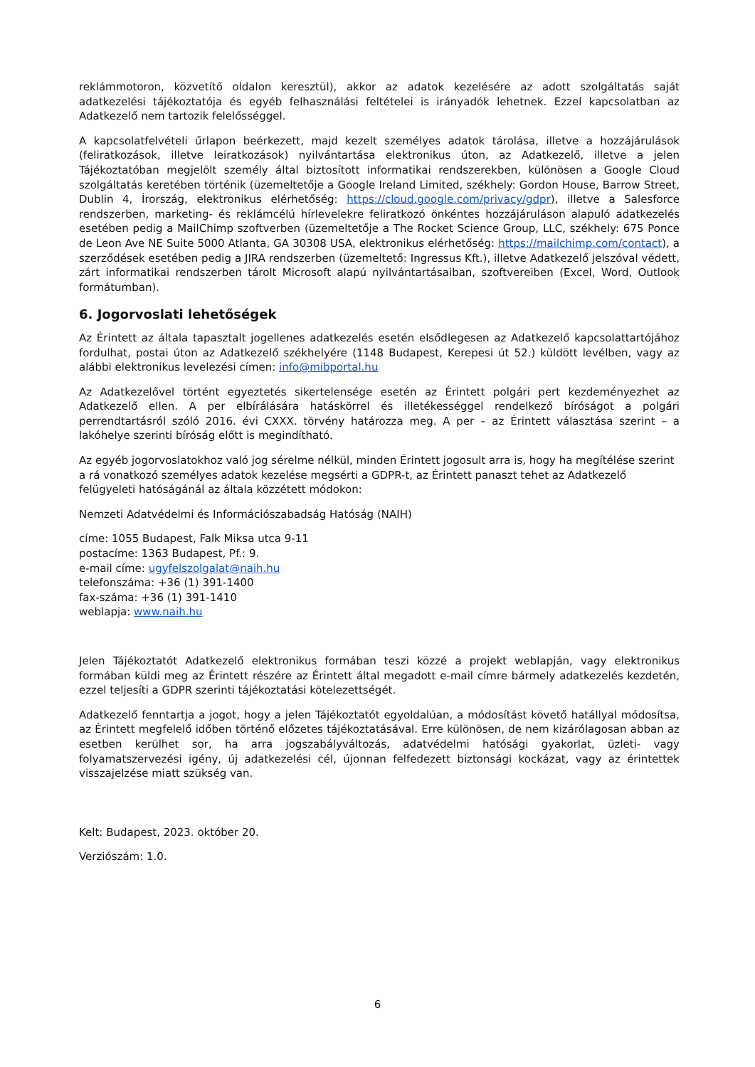reklámmotoron, közvetítő oldalon keresztül), akkor az adatok kezelésére az adott szolgáltatás saját adatkezelési tájékoztatója és egyéb felhasználási feltételei is irányadók lehetnek. Ezzel kapcsolatban az Adatkezelő nem tartozik felelősséggel.
A kapcsolatfelvételi űrlapon beérkezett, majd kezelt személyes adatok tárolása, illetve a hozzájárulások (feliratkozások, illetve leiratkozások) nyilvántartása elektronikus úton, az Adatkezelő, illetve a jelen Tájékoztatóban megjelölt személy által biztosított informatikai rendszerekben, különösen a Google Cloud szolgáltatás keretében történik (üzemeltetője a Google Ireland Limited, székhely: Gordon House, Barrow Street, Dublin 4, Írország, elektronikus elérhetőség: https://cloud.google.com/privacy/gdpr), illetve a Salesforce rendszerben, marketing- és reklámcélú hírlevelekre feliratkozó önkéntes hozzájáruláson alapuló adatkezelés esetében pedig a MailChimp szoftverben (üzemeltetője a The Rocket Science Group, LLC, székhely: 675 Ponce de Leon Ave NE Suite 5000 Atlanta, GA 30308 USA, elektronikus elérhetőség: https://mailchimp.com/contact), a szerződések esetében pedig a JIRA rendszerben (üzemeltető: Ingressus Kft.), illetve Adatkezelő jelszóval védett, zárt informatikai rendszerben tárolt Microsoft alapú nyilvántartásaiban, szoftvereiben (Excel, Word, Outlook formátumban).
6. Jogorvoslati lehetőségek
Az Érintett az általa tapasztalt jogellenes adatkezelés esetén elsődlegesen az Adatkezelő kapcsolattartójához fordulhat, postai úton az Adatkezelő székhelyére (1148 Budapest, Kerepesi út 52.) küldött levélben, vagy az alábbi elektronikus levelezési címen: info@mibportal.hu
Az Adatkezelővel történt egyeztetés sikertelensége esetén az Érintett polgári pert kezdeményezhet az Adatkezelő ellen. A per elbírálására hatáskörrel és illetékességgel rendelkező bíróságot a polgári perrendtartásról szóló 2016. évi CXXX. törvény határozza meg. A per – az Érintett választása szerint – a lakóhelye szerinti bíróság előtt is megindítható.
Az egyéb jogorvoslatokhoz való jog sérelme nélkül, minden Érintett jogosult arra is, hogy ha megítélése szerint a rá vonatkozó személyes adatok kezelése megsérti a GDPR-t, az Érintett panaszt tehet az Adatkezelő felügyeleti hatóságánál az általa közzétett módokon:
Nemzeti Adatvédelmi és Információszabadság Hatóság (NAIH)
címe: 1055 Budapest, Falk Miksa utca 9-11
postacíme: 1363 Budapest, Pf.: 9.
e-mail címe: ugyfelszolgalat@naih.hu
telefonszáma: +36 (1) 391-1400
fax-száma: +36 (1) 391-1410
weblapja: www.naih.hu
Jelen Tájékoztatót Adatkezelő elektronikus formában teszi közzé a projekt weblapján, vagy elektronikus formában küldi meg az Érintett részére az Érintett által megadott e-mail címre bármely adatkezelés kezdetén, ezzel teljesíti a GDPR szerinti tájékoztatási kötelezettségét.
Adatkezelő fenntartja a jogot, hogy a jelen Tájékoztatót egyoldalúan, a módosítást követő hatállyal módosítsa, az Érintett megfelelő időben történő előzetes tájékoztatásával. Erre különösen, de nem kizárólagosan abban az esetben kerülhet sor, ha arra jogszabályváltozás, adatvédelmi hatósági gyakorlat, üzleti- vagy folyamatszervezési igény, új adatkezelési cél, újonnan felfedezett biztonsági kockázat, vagy az érintettek visszajelzése miatt szükség van.
Kelt: Budapest, 2023. október 20.
Verziószám: 1.0.
6